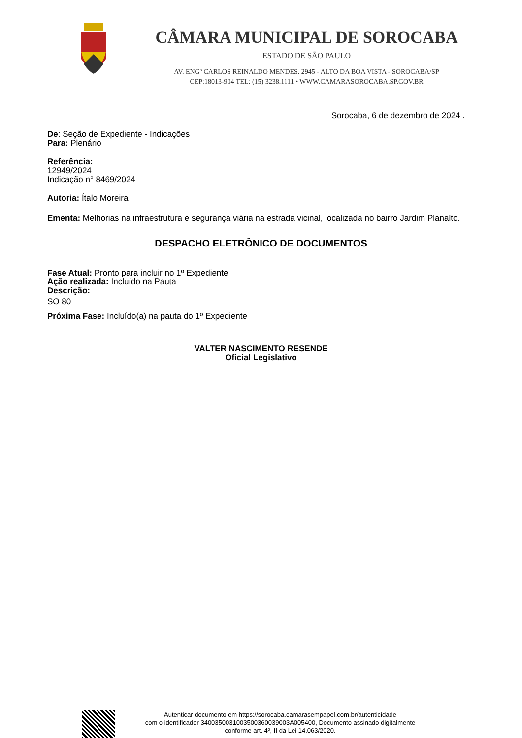CÂMARA MUNICIPAL DE SOROCABA
ESTADO DE SÃO PAULO
AV. ENGº CARLOS REINALDO MENDES. 2945 - ALTO DA BOA VISTA - SOROCABA/SP
CEP:18013-904 TEL: (15) 3238.1111 • WWW.CAMARASOROCABA.SP.GOV.BR
Sorocaba, 6 de dezembro de 2024 .
De: Seção de Expediente - Indicações
Para: Plenário
Referência:
12949/2024
Indicação n° 8469/2024
Autoria: Ítalo Moreira
Ementa: Melhorias na infraestrutura e segurança viária na estrada vicinal, localizada no bairro Jardim Planalto.
DESPACHO ELETRÔNICO DE DOCUMENTOS
Fase Atual: Pronto para incluir no 1º Expediente
Ação realizada: Incluído na Pauta
Descrição:
SO 80
Próxima Fase: Incluído(a) na pauta do 1º Expediente
VALTER NASCIMENTO RESENDE
Oficial Legislativo
Autenticar documento em https://sorocaba.camarasempapel.com.br/autenticidade
com o identificador 340035003100350036003900​3A005400, Documento assinado digitalmente
conforme art. 4º, II da Lei 14.063/2020.